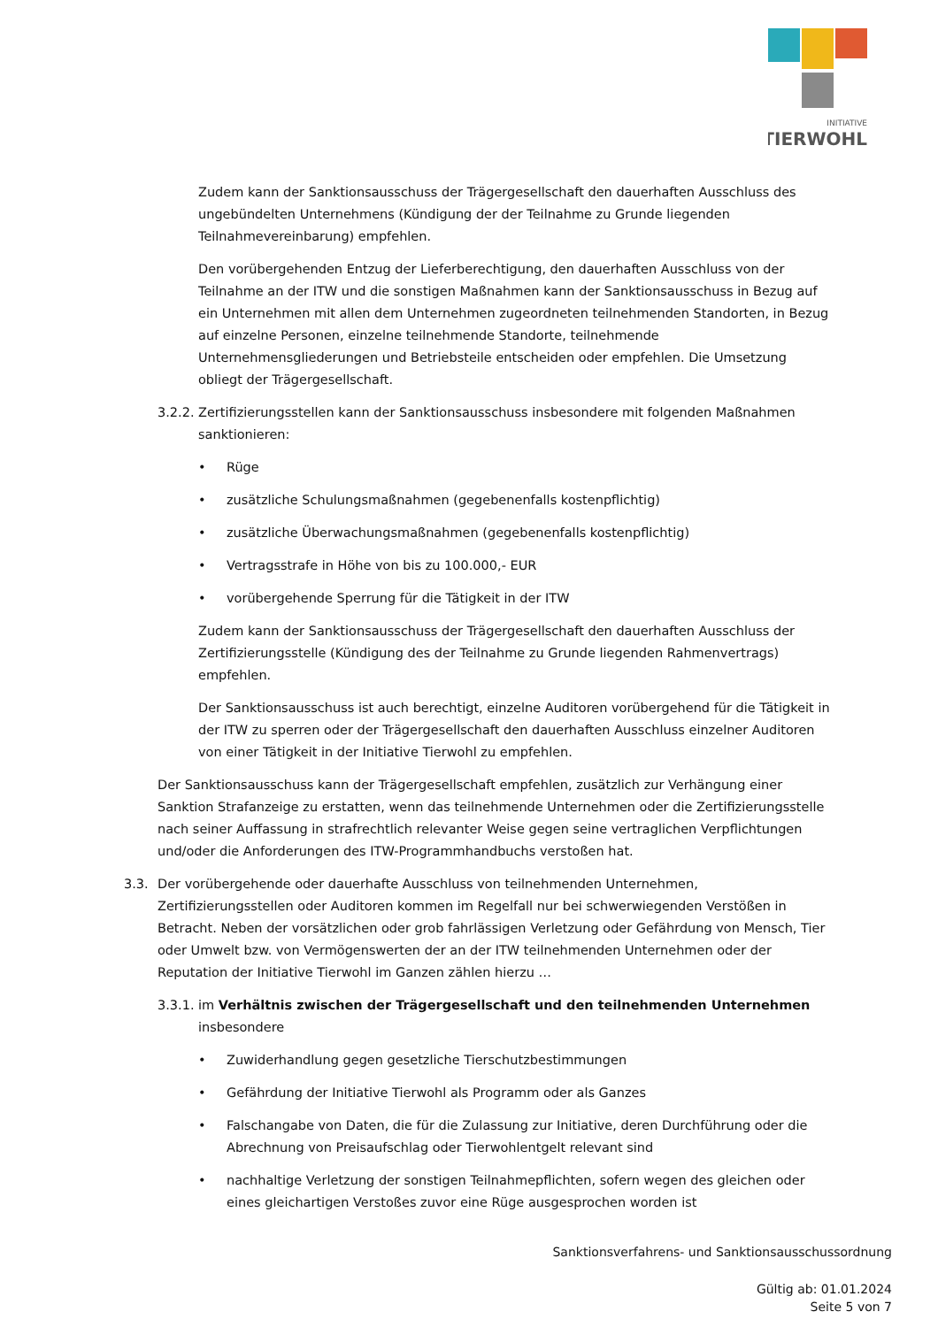INITIATIVE
TIERWOHL
Zudem kann der Sanktionsausschuss der Trägergesellschaft den dauerhaften Ausschluss des ungebündelten Unternehmens (Kündigung der der Teilnahme zu Grunde liegenden Teilnahmevereinbarung) empfehlen.
Den vorübergehenden Entzug der Lieferberechtigung, den dauerhaften Ausschluss von der Teilnahme an der ITW und die sonstigen Maßnahmen kann der Sanktionsausschuss in Bezug auf ein Unternehmen mit allen dem Unternehmen zugeordneten teilnehmenden Standorten, in Bezug auf einzelne Personen, einzelne teilnehmende Standorte, teilnehmende Unternehmensgliederungen und Betriebsteile entscheiden oder empfehlen. Die Umsetzung obliegt der Trägergesellschaft.
3.2.2. Zertifizierungsstellen kann der Sanktionsausschuss insbesondere mit folgenden Maßnahmen sanktionieren:
• Rüge
• zusätzliche Schulungsmaßnahmen (gegebenenfalls kostenpflichtig)
• zusätzliche Überwachungsmaßnahmen (gegebenenfalls kostenpflichtig)
• Vertragsstrafe in Höhe von bis zu 100.000,- EUR
• vorübergehende Sperrung für die Tätigkeit in der ITW
Zudem kann der Sanktionsausschuss der Trägergesellschaft den dauerhaften Ausschluss der Zertifizierungsstelle (Kündigung des der Teilnahme zu Grunde liegenden Rahmenvertrags) empfehlen.
Der Sanktionsausschuss ist auch berechtigt, einzelne Auditoren vorübergehend für die Tätigkeit in der ITW zu sperren oder der Trägergesellschaft den dauerhaften Ausschluss einzelner Auditoren von einer Tätigkeit in der Initiative Tierwohl zu empfehlen.
Der Sanktionsausschuss kann der Trägergesellschaft empfehlen, zusätzlich zur Verhängung einer Sanktion Strafanzeige zu erstatten, wenn das teilnehmende Unternehmen oder die Zertifizierungsstelle nach seiner Auffassung in strafrechtlich relevanter Weise gegen seine vertraglichen Verpflichtungen und/oder die Anforderungen des ITW-Programmhandbuchs verstoßen hat.
3.3. Der vorübergehende oder dauerhafte Ausschluss von teilnehmenden Unternehmen, Zertifizierungsstellen oder Auditoren kommen im Regelfall nur bei schwerwiegenden Verstößen in Betracht. Neben der vorsätzlichen oder grob fahrlässigen Verletzung oder Gefährdung von Mensch, Tier oder Umwelt bzw. von Vermögenswerten der an der ITW teilnehmenden Unternehmen oder der Reputation der Initiative Tierwohl im Ganzen zählen hierzu …
3.3.1. im Verhältnis zwischen der Trägergesellschaft und den teilnehmenden Unternehmen insbesondere
• Zuwiderhandlung gegen gesetzliche Tierschutzbestimmungen
• Gefährdung der Initiative Tierwohl als Programm oder als Ganzes
• Falschangabe von Daten, die für die Zulassung zur Initiative, deren Durchführung oder die Abrechnung von Preisaufschlag oder Tierwohlentgelt relevant sind
• nachhaltige Verletzung der sonstigen Teilnahmepflichten, sofern wegen des gleichen oder eines gleichartigen Verstoßes zuvor eine Rüge ausgesprochen worden ist
Sanktionsverfahrens- und Sanktionsausschussordnung
Gültig ab: 01.01.2024
Seite 5 von 7